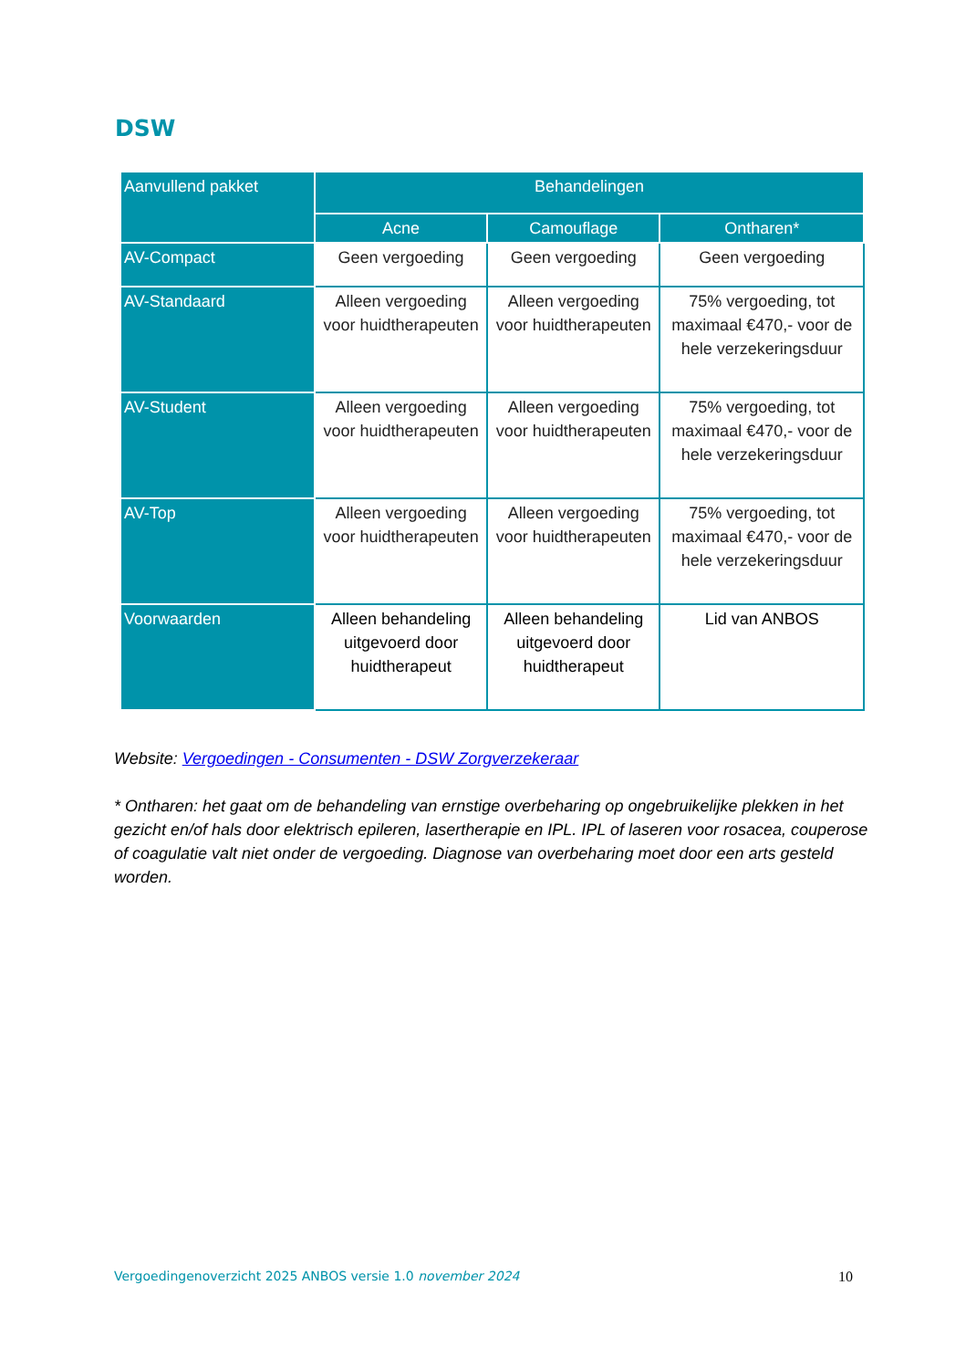DSW
| Aanvullend pakket | Behandelingen | | |
| --- | --- | --- | --- |
| | Acne | Camouflage | Ontharen* |
| AV-Compact | Geen vergoeding | Geen vergoeding | Geen vergoeding |
| AV-Standaard | Alleen vergoeding voor huidtherapeuten | Alleen vergoeding voor huidtherapeuten | 75% vergoeding, tot maximaal €470,- voor de hele verzekeringsduur |
| AV-Student | Alleen vergoeding voor huidtherapeuten | Alleen vergoeding voor huidtherapeuten | 75% vergoeding, tot maximaal €470,- voor de hele verzekeringsduur |
| AV-Top | Alleen vergoeding voor huidtherapeuten | Alleen vergoeding voor huidtherapeuten | 75% vergoeding, tot maximaal €470,- voor de hele verzekeringsduur |
| Voorwaarden | Alleen behandeling uitgevoerd door huidtherapeut | Alleen behandeling uitgevoerd door huidtherapeut | Lid van ANBOS |
Website: Vergoedingen - Consumenten - DSW Zorgverzekeraar
* Ontharen: het gaat om de behandeling van ernstige overbeharing op ongebruikelijke plekken in het gezicht en/of hals door elektrisch epileren, lasertherapie en IPL. IPL of laseren voor rosacea, couperose of coagulatie valt niet onder de vergoeding. Diagnose van overbeharing moet door een arts gesteld worden.
Vergoedingenoverzicht 2025 ANBOS versie 1.0 november 2024 10